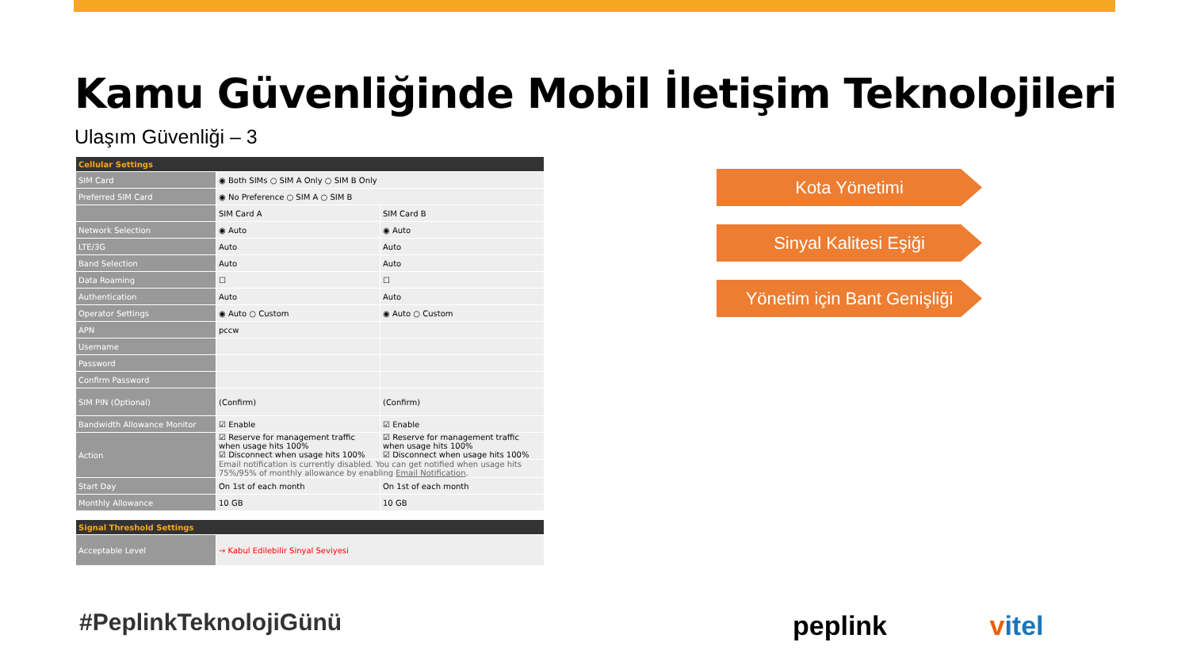Kamu Güvenliğinde Mobil İletişim Teknolojileri
Ulaşım Güvenliği – 3
| Cellular Settings | | |
| --- | --- | --- |
| SIM Card | ◉ Both SIMs ○ SIM A Only ○ SIM B Only | |
| Preferred SIM Card | ◉ No Preference ○ SIM A ○ SIM B | |
| | SIM Card A | SIM Card B |
| Network Selection | ◉ Auto | ◉ Auto |
| LTE/3G | Auto | Auto |
| Band Selection | Auto | Auto |
| Data Roaming | ☐ | ☐ |
| Authentication | Auto | Auto |
| Operator Settings | ◉ Auto ○ Custom | ◉ Auto ○ Custom |
| APN | pccw | |
| Username | | |
| Password | | |
| Confirm Password | | |
| SIM PIN (Optional) | (Confirm) | (Confirm) |
| Bandwidth Allowance Monitor | ☑ Enable | ☑ Enable |
| Action | ☑ Reserve for management traffic when usage hits 100% ☑ Disconnect when usage hits 100% | ☑ Reserve for management traffic when usage hits 100% ☑ Disconnect when usage hits 100% |
| | Email notification is currently disabled. You can get notified when usage hits 75%/95% of monthly allowance by enabling Email Notification . | |
| Start Day | On 1st of each month | On 1st of each month |
| Monthly Allowance | 10 GB | 10 GB |
| Signal Threshold Settings | |
| --- | --- |
| Acceptable Level | → Kabul Edilebilir Sinyal Seviyesi |
#PeplinkTeknolojiGünü
Kota Yönetimi
Sinyal Kalitesi Eşiği
Yönetim için Bant Genişliği
peplink vitel